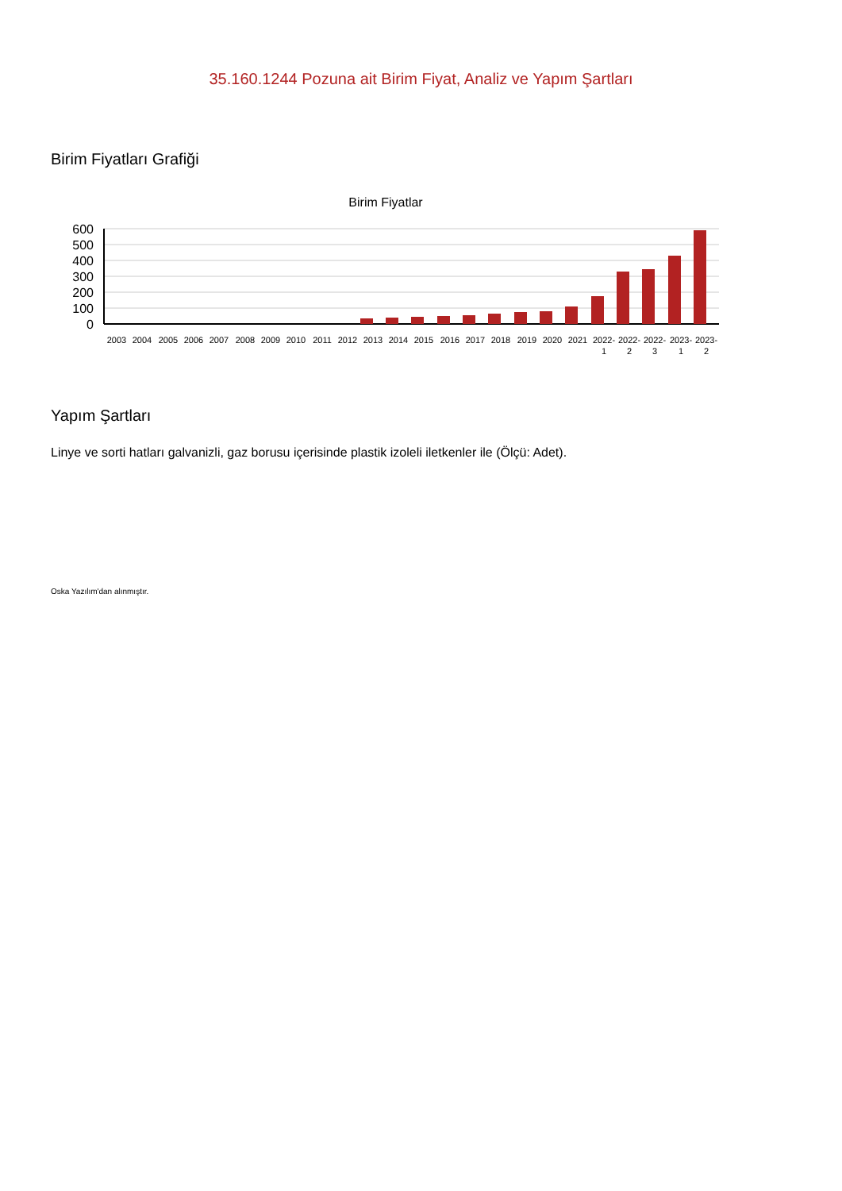35.160.1244 Pozuna ait Birim Fiyat, Analiz ve Yapım Şartları
Birim Fiyatları Grafiği
Birim Fiyatlar
600
500
400
300
200
100
0
2003
2004
2005
2006
2007
2008
2009
2010
2011
2012
2013
2014
2015
2016
2017
2018
2019
2020
2021
2022-
1
2022-
2
2022-
3
2023-
1
2023-
2
Yapım Şartları
Linye ve sorti hatları galvanizli, gaz borusu içerisinde plastik izoleli iletkenler ile (Ölçü: Adet).
Oska Yazılım'dan alınmıştır.